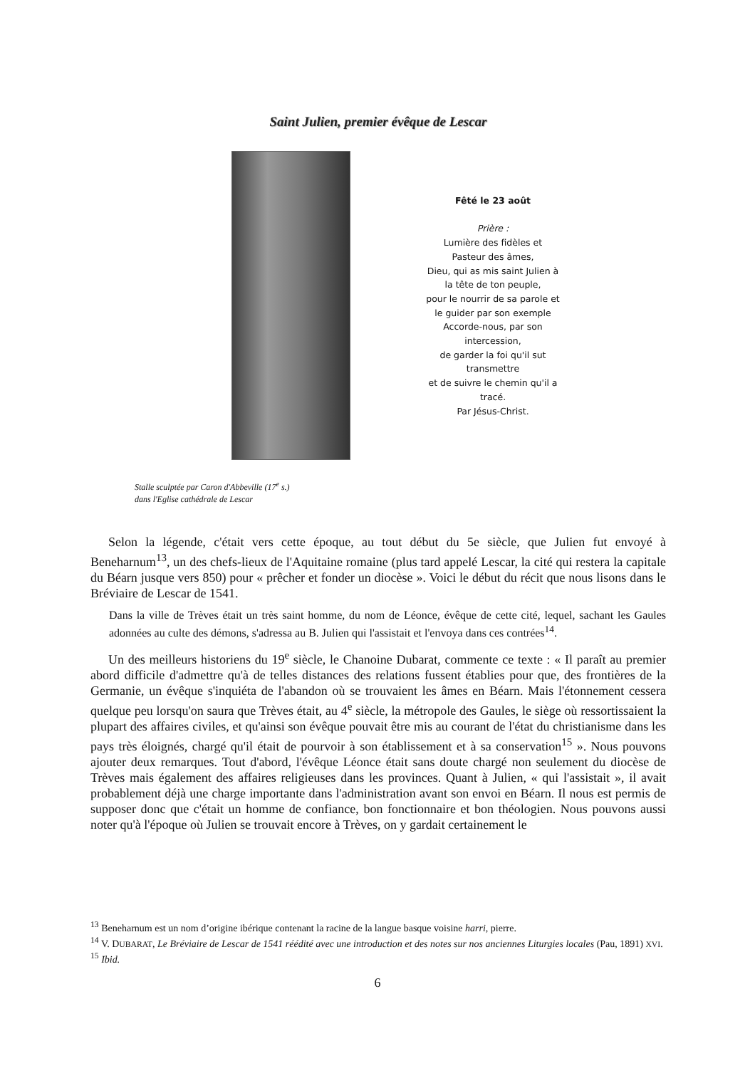Saint Julien, premier évêque de Lescar
Fêté le 23 août
Prière :
Lumière des fidèles et
Pasteur des âmes,
Dieu, qui as mis saint Julien à
la tête de ton peuple,
pour le nourrir de sa parole et
le guider par son exemple
Accorde-nous, par son
intercession,
de garder la foi qu'il sut
transmettre
et de suivre le chemin qu'il a
tracé.
Par Jésus-Christ.
Stalle sculptée par Caron d'Abbeville (17<sup>e</sup> s.)
dans l'Eglise cathédrale de Lescar
Selon la légende, c'était vers cette époque, au tout début du 5e siècle, que Julien fut envoyé à Beneharnum<sup>13</sup>, un des chefs-lieux de l'Aquitaine romaine (plus tard appelé Lescar, la cité qui restera la capitale du Béarn jusque vers 850) pour « prêcher et fonder un diocèse ». Voici le début du récit que nous lisons dans le Bréviaire de Lescar de 1541.
Dans la ville de Trèves était un très saint homme, du nom de Léonce, évêque de cette cité, lequel, sachant les Gaules adonnées au culte des démons, s'adressa au B. Julien qui l'assistait et l'envoya dans ces contrées<sup>14</sup>.
Un des meilleurs historiens du 19<sup>e</sup> siècle, le Chanoine Dubarat, commente ce texte : « Il paraît au premier abord difficile d'admettre qu'à de telles distances des relations fussent établies pour que, des frontières de la Germanie, un évêque s'inquiéta de l'abandon où se trouvaient les âmes en Béarn. Mais l'étonnement cessera quelque peu lorsqu'on saura que Trèves était, au 4<sup>e</sup> siècle, la métropole des Gaules, le siège où ressortissaient la plupart des affaires civiles, et qu'ainsi son évêque pouvait être mis au courant de l'état du christianisme dans les pays très éloignés, chargé qu'il était de pourvoir à son établissement et à sa conservation<sup>15</sup> ». Nous pouvons ajouter deux remarques. Tout d'abord, l'évêque Léonce était sans doute chargé non seulement du diocèse de Trèves mais également des affaires religieuses dans les provinces. Quant à Julien, « qui l'assistait », il avait probablement déjà une charge importante dans l'administration avant son envoi en Béarn. Il nous est permis de supposer donc que c'était un homme de confiance, bon fonctionnaire et bon théologien. Nous pouvons aussi noter qu'à l'époque où Julien se trouvait encore à Trèves, on y gardait certainement le
<sup>13</sup> Beneharnum est un nom d’origine ibérique contenant la racine de la langue basque voisine harri, pierre.
<sup>14</sup> V. DUBARAT, Le Bréviaire de Lescar de 1541 réédité avec une introduction et des notes sur nos anciennes Liturgies locales (Pau, 1891) XVI.
<sup>15</sup> Ibid.
6